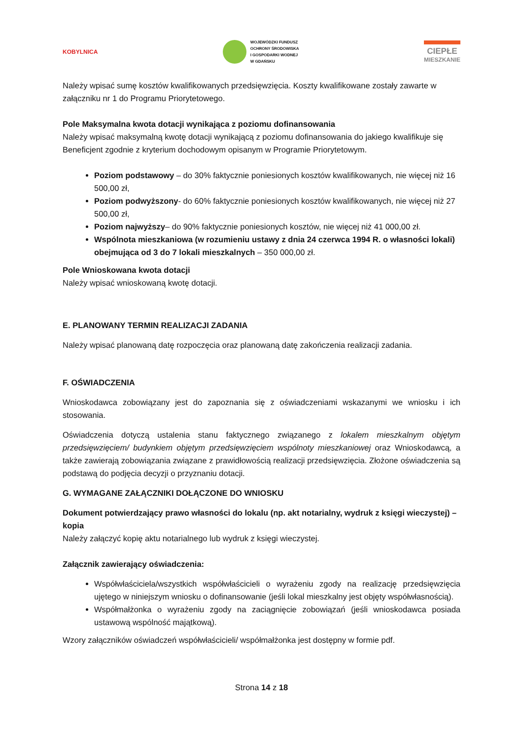KOBYLNICA
WOJEWÓDZKI FUNDUSZ
OCHRONY ŚRODOWISKA
I GOSPODARKI WODNEJ
W GDAŃSKU
CIEPŁE
MIESZKANIE
Należy wpisać sumę kosztów kwalifikowanych przedsięwzięcia. Koszty kwalifikowane zostały zawarte w załączniku nr 1 do Programu Priorytetowego.
Pole Maksymalna kwota dotacji wynikająca z poziomu dofinansowania
Należy wpisać maksymalną kwotę dotacji wynikającą z poziomu dofinansowania do jakiego kwalifikuje się Beneficjent zgodnie z kryterium dochodowym opisanym w Programie Priorytetowym.
Poziom podstawowy – do 30% faktycznie poniesionych kosztów kwalifikowanych, nie więcej niż 16 500,00 zł,
Poziom podwyższony- do 60% faktycznie poniesionych kosztów kwalifikowanych, nie więcej niż 27 500,00 zł,
Poziom najwyższy– do 90% faktycznie poniesionych kosztów, nie więcej niż 41 000,00 zł.
Wspólnota mieszkaniowa (w rozumieniu ustawy z dnia 24 czerwca 1994 R. o własności lokali) obejmująca od 3 do 7 lokali mieszkalnych – 350 000,00 zł.
Pole Wnioskowana kwota dotacji
Należy wpisać wnioskowaną kwotę dotacji.
E. PLANOWANY TERMIN REALIZACJI ZADANIA
Należy wpisać planowaną datę rozpoczęcia oraz planowaną datę zakończenia realizacji zadania.
F. OŚWIADCZENIA
Wnioskodawca zobowiązany jest do zapoznania się z oświadczeniami wskazanymi we wniosku i ich stosowania.
Oświadczenia dotyczą ustalenia stanu faktycznego związanego z lokalem mieszkalnym objętym przedsięwzięciem/ budynkiem objętym przedsięwzięciem wspólnoty mieszkaniowej oraz Wnioskodawcą, a także zawierają zobowiązania związane z prawidłowością realizacji przedsięwzięcia. Złożone oświadczenia są podstawą do podjęcia decyzji o przyznaniu dotacji.
G. WYMAGANE ZAŁĄCZNIKI DOŁĄCZONE DO WNIOSKU
Dokument potwierdzający prawo własności do lokalu (np. akt notarialny, wydruk z księgi wieczystej) – kopia
Należy załączyć kopię aktu notarialnego lub wydruk z księgi wieczystej.
Załącznik zawierający oświadczenia:
Współwłaściciela/wszystkich współwłaścicieli o wyrażeniu zgody na realizację przedsięwzięcia ujętego w niniejszym wniosku o dofinansowanie (jeśli lokal mieszkalny jest objęty współwłasnością).
Współmałżonka o wyrażeniu zgody na zaciągnięcie zobowiązań (jeśli wnioskodawca posiada ustawową wspólność majątkową).
Wzory załączników oświadczeń współwłaścicieli/ współmałżonka jest dostępny w formie pdf.
Strona 14 z 18